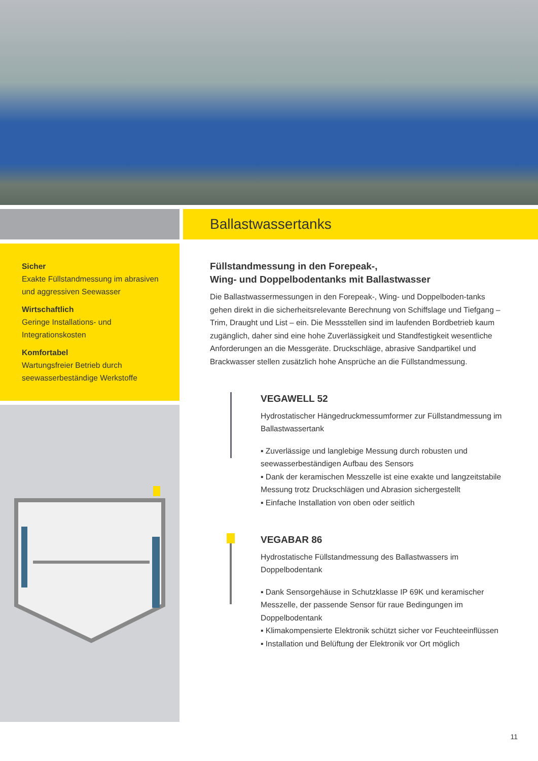Sicher
Exakte Füllstandmessung im abrasiven und aggressiven Seewasser
Wirtschaftlich
Geringe Installations- und Integrationskosten
Komfortabel
Wartungsfreier Betrieb durch seewasserbeständige Werkstoffe
Ballastwassertanks
Füllstandmessung in den Forepeak-,
Wing- und Doppelbodentanks mit Ballastwasser
Die Ballastwassermessungen in den Forepeak-, Wing- und Doppelboden-tanks gehen direkt in die sicherheitsrelevante Berechnung von Schiffslage und Tiefgang – Trim, Draught und List – ein. Die Messstellen sind im laufenden Bordbetrieb kaum zugänglich, daher sind eine hohe Zuverlässigkeit und Standfestigkeit wesentliche Anforderungen an die Messgeräte. Druckschläge, abrasive Sandpartikel und Brackwasser stellen zusätzlich hohe Ansprüche an die Füllstandmessung.
VEGAWELL 52
Hydrostatischer Hängedruckmessumformer zur Füllstandmessung im Ballastwassertank
▪ Zuverlässige und langlebige Messung durch robusten und seewasserbeständigen Aufbau des Sensors
▪ Dank der keramischen Messzelle ist eine exakte und langzeitstabile Messung trotz Druckschlägen und Abrasion sichergestellt
▪ Einfache Installation von oben oder seitlich
VEGABAR 86
Hydrostatische Füllstandmessung des Ballastwassers im Doppelbodentank
▪ Dank Sensorgehäuse in Schutzklasse IP 69K und keramischer Messzelle, der passende Sensor für raue Bedingungen im Doppelbodentank
▪ Klimakompensierte Elektronik schützt sicher vor Feuchteeinflüssen
▪ Installation und Belüftung der Elektronik vor Ort möglich
11